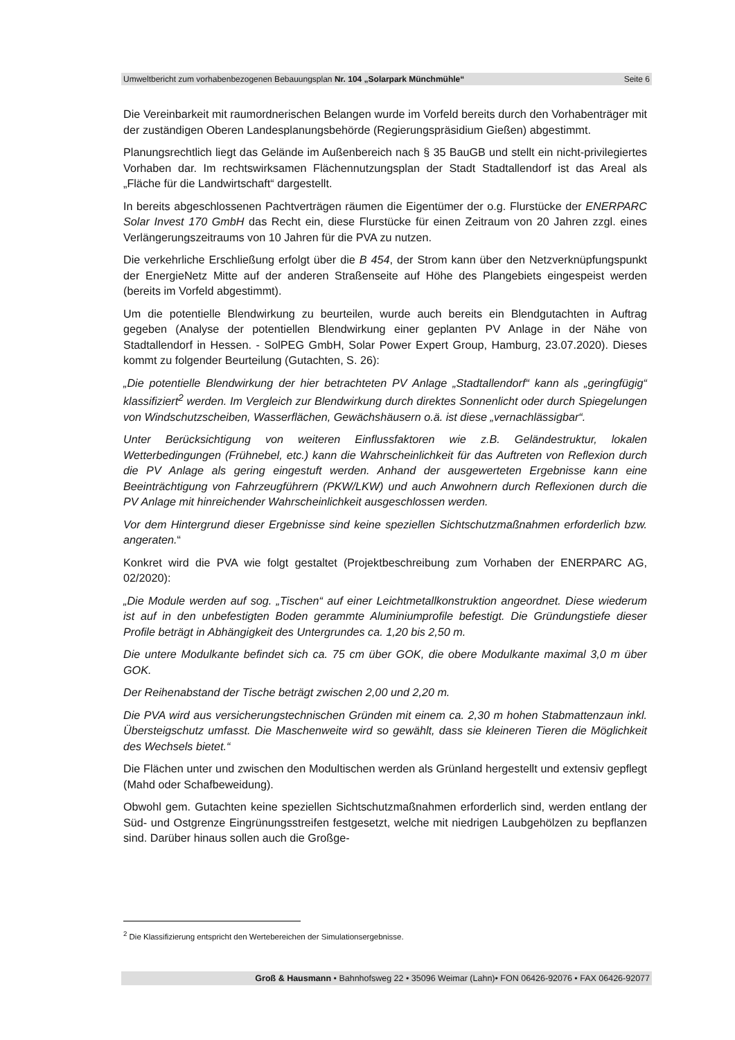Umweltbericht zum vorhabenbezogenen Bebauungsplan Nr. 104 „Solarpark Münchmühle“Seite 6
Die Vereinbarkeit mit raumordnerischen Belangen wurde im Vorfeld bereits durch den Vorhabenträger mit der zuständigen Oberen Landesplanungsbehörde (Regierungspräsidium Gießen) abgestimmt.
Planungsrechtlich liegt das Gelände im Außenbereich nach § 35 BauGB und stellt ein nicht-privilegiertes Vorhaben dar. Im rechtswirksamen Flächennutzungsplan der Stadt Stadtallendorf ist das Areal als „Fläche für die Landwirtschaft“ dargestellt.
In bereits abgeschlossenen Pachtverträgen räumen die Eigentümer der o.g. Flurstücke der ENERPARC Solar Invest 170 GmbH das Recht ein, diese Flurstücke für einen Zeitraum von 20 Jahren zzgl. eines Verlängerungszeitraums von 10 Jahren für die PVA zu nutzen.
Die verkehrliche Erschließung erfolgt über die B 454, der Strom kann über den Netzverknüpfungspunkt der EnergieNetz Mitte auf der anderen Straßenseite auf Höhe des Plangebiets eingespeist werden (bereits im Vorfeld abgestimmt).
Um die potentielle Blendwirkung zu beurteilen, wurde auch bereits ein Blendgutachten in Auftrag gegeben (Analyse der potentiellen Blendwirkung einer geplanten PV Anlage in der Nähe von Stadtallendorf in Hessen. - SolPEG GmbH, Solar Power Expert Group, Hamburg, 23.07.2020). Dieses kommt zu folgender Beurteilung (Gutachten, S. 26):
„Die potentielle Blendwirkung der hier betrachteten PV Anlage „Stadtallendorf“ kann als „geringfügig“ klassifiziert<sup>2</sup> werden. Im Vergleich zur Blendwirkung durch direktes Sonnenlicht oder durch Spiegelungen von Windschutzscheiben, Wasserflächen, Gewächshäusern o.ä. ist diese „vernachlässigbar“.
Unter Berücksichtigung von weiteren Einflussfaktoren wie z.B. Geländestruktur, lokalen Wetterbedingungen (Frühnebel, etc.) kann die Wahrscheinlichkeit für das Auftreten von Reflexion durch die PV Anlage als gering eingestuft werden. Anhand der ausgewerteten Ergebnisse kann eine Beeinträchtigung von Fahrzeugführern (PKW/LKW) und auch Anwohnern durch Reflexionen durch die PV Anlage mit hinreichender Wahrscheinlichkeit ausgeschlossen werden.
Vor dem Hintergrund dieser Ergebnisse sind keine speziellen Sichtschutzmaßnahmen erforderlich bzw. angeraten.“
Konkret wird die PVA wie folgt gestaltet (Projektbeschreibung zum Vorhaben der ENERPARC AG, 02/2020):
„Die Module werden auf sog. „Tischen“ auf einer Leichtmetallkonstruktion angeordnet. Diese wiederum ist auf in den unbefestigten Boden gerammte Aluminiumprofile befestigt. Die Gründungstiefe dieser Profile beträgt in Abhängigkeit des Untergrundes ca. 1,20 bis 2,50 m.
Die untere Modulkante befindet sich ca. 75 cm über GOK, die obere Modulkante maximal 3,0 m über GOK.
Der Reihenabstand der Tische beträgt zwischen 2,00 und 2,20 m.
Die PVA wird aus versicherungstechnischen Gründen mit einem ca. 2,30 m hohen Stabmattenzaun inkl. Übersteigschutz umfasst. Die Maschenweite wird so gewählt, dass sie kleineren Tieren die Möglichkeit des Wechsels bietet.“
Die Flächen unter und zwischen den Modultischen werden als Grünland hergestellt und extensiv gepflegt (Mahd oder Schafbeweidung).
Obwohl gem. Gutachten keine speziellen Sichtschutzmaßnahmen erforderlich sind, werden entlang der Süd- und Ostgrenze Eingrünungsstreifen festgesetzt, welche mit niedrigen Laubgehölzen zu bepflanzen sind. Darüber hinaus sollen auch die Großge-
<sup>2</sup> Die Klassifizierung entspricht den Wertebereichen der Simulationsergebnisse.
Groß & Hausmann • Bahnhofsweg 22 • 35096 Weimar (Lahn)• FON 06426-92076 • FAX 06426-92077